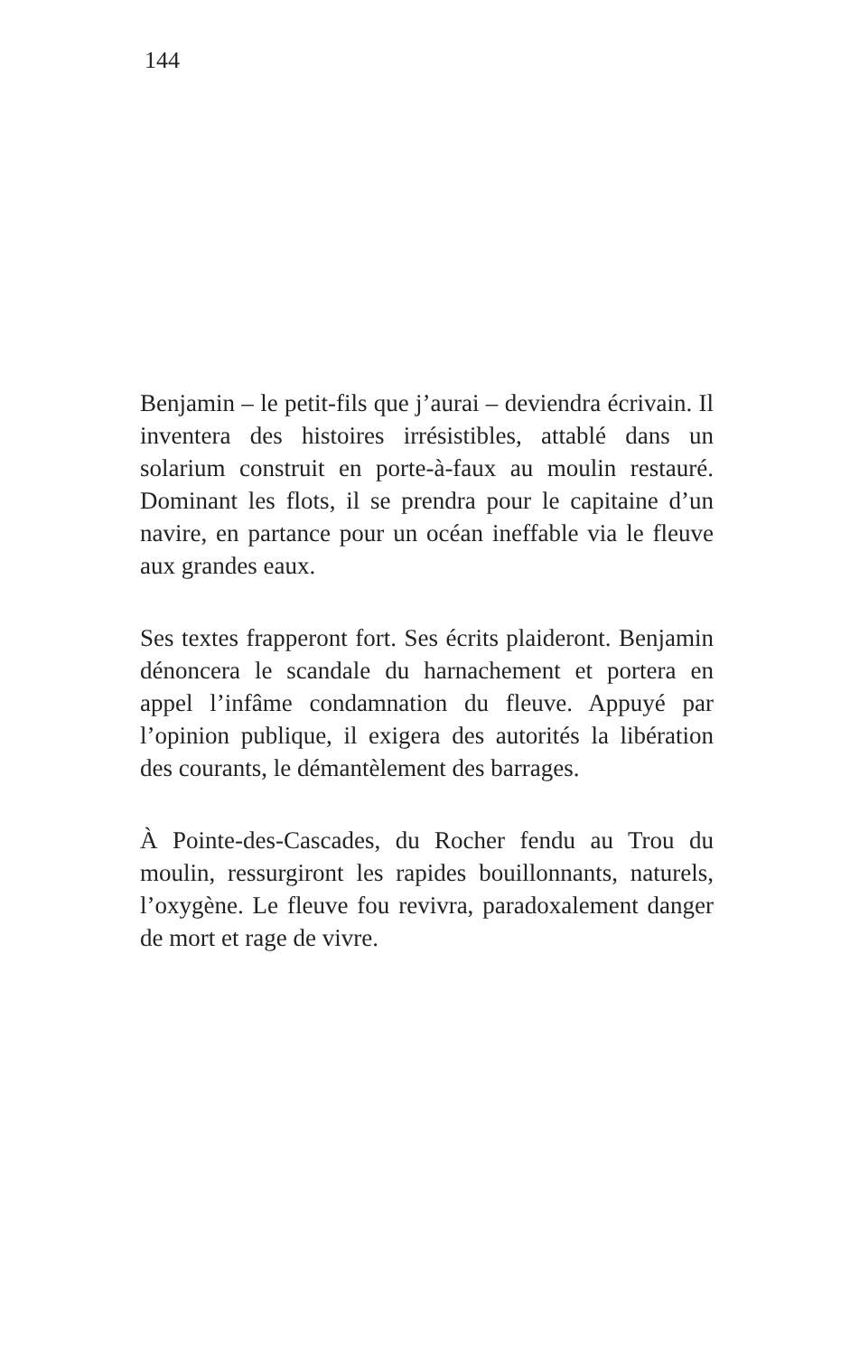144
Benjamin – le petit-fils que j’aurai – deviendra écrivain. Il inventera des histoires irrésistibles, attablé dans un solarium construit en porte-à-faux au moulin restauré. Dominant les flots, il se prendra pour le capitaine d’un navire, en partance pour un océan ineffable via le fleuve aux grandes eaux.
Ses textes frapperont fort. Ses écrits plaideront. Benjamin dénoncera le scandale du harnachement et portera en appel l’infâme condamnation du fleuve. Appuyé par l’opinion publique, il exigera des autorités la libération des courants, le démantèlement des barrages.
À Pointe-des-Cascades, du Rocher fendu au Trou du moulin, ressurgiront les rapides bouillonnants, naturels, l’oxygène. Le fleuve fou revivra, paradoxalement danger de mort et rage de vivre.